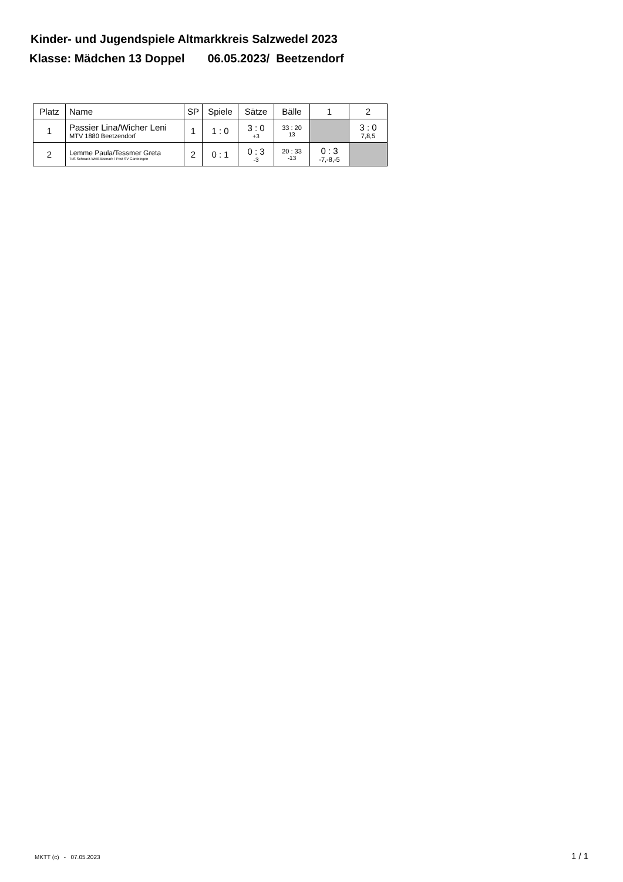Kinder- und Jugendspiele Altmarkkreis Salzwedel 2023
Klasse: Mädchen 13 Doppel 06.05.2023/ Beetzendorf
| Platz | Name | SP | Spiele | Sätze | Bälle | 1 | 2 |
| --- | --- | --- | --- | --- | --- | --- | --- |
| 1 | Passier Lina/Wicher Leni MTV 1880 Beetzendorf | 1 | 1 : 0 | 3 : 0 +3 | 33 : 20 13 | | 3 : 0 7,8,5 |
| 2 | Lemme Paula/Tessmer Greta TuS Schwarz-Weiß Bismark / Post SV Gardelegen | 2 | 0 : 1 | 0 : 3 -3 | 20 : 33 -13 | 0 : 3 -7,-8,-5 | |
MKTT (c) - 07.05.2023 1 / 1